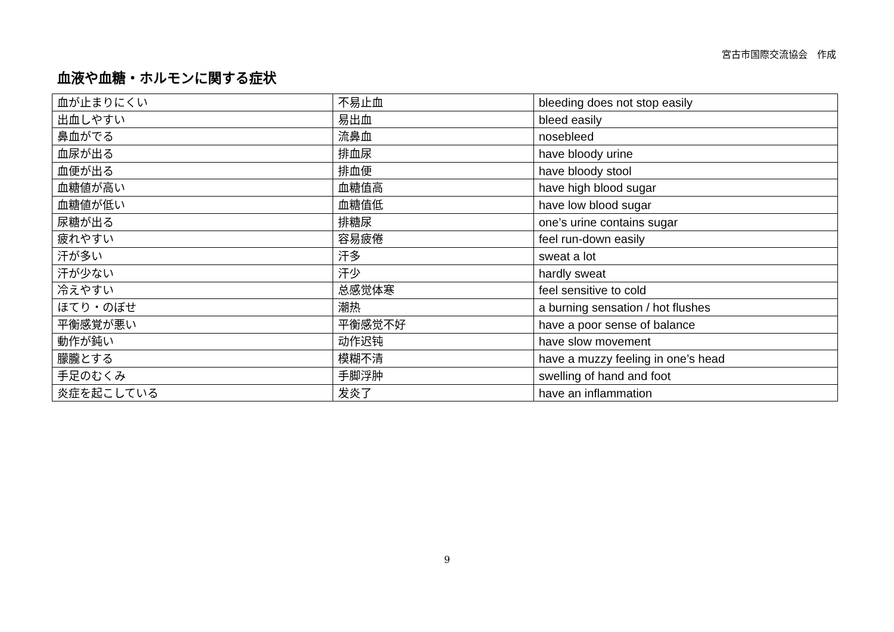宮古市国際交流協会　作成
血液や血糖・ホルモンに関する症状
| 血が止まりにくい | 不易止血 | bleeding does not stop easily |
| 出血しやすい | 易出血 | bleed easily |
| 鼻血がでる | 流鼻血 | nosebleed |
| 血尿が出る | 排血尿 | have bloody urine |
| 血便が出る | 排血便 | have bloody stool |
| 血糖値が高い | 血糖值高 | have high blood sugar |
| 血糖値が低い | 血糖值低 | have low blood sugar |
| 尿糖が出る | 排糖尿 | one’s urine contains sugar |
| 疲れやすい | 容易疲倦 | feel run-down easily |
| 汗が多い | 汗多 | sweat a lot |
| 汗が少ない | 汗少 | hardly sweat |
| 冷えやすい | 总感觉体寒 | feel sensitive to cold |
| ほてり・のぼせ | 潮热 | a burning sensation / hot flushes |
| 平衡感覚が悪い | 平衡感觉不好 | have a poor sense of balance |
| 動作が鈍い | 动作迟钝 | have slow movement |
| 朦朧とする | 模糊不清 | have a muzzy feeling in one’s head |
| 手足のむくみ | 手脚浮肿 | swelling of hand and foot |
| 炎症を起こしている | 发炎了 | have an inflammation |
9